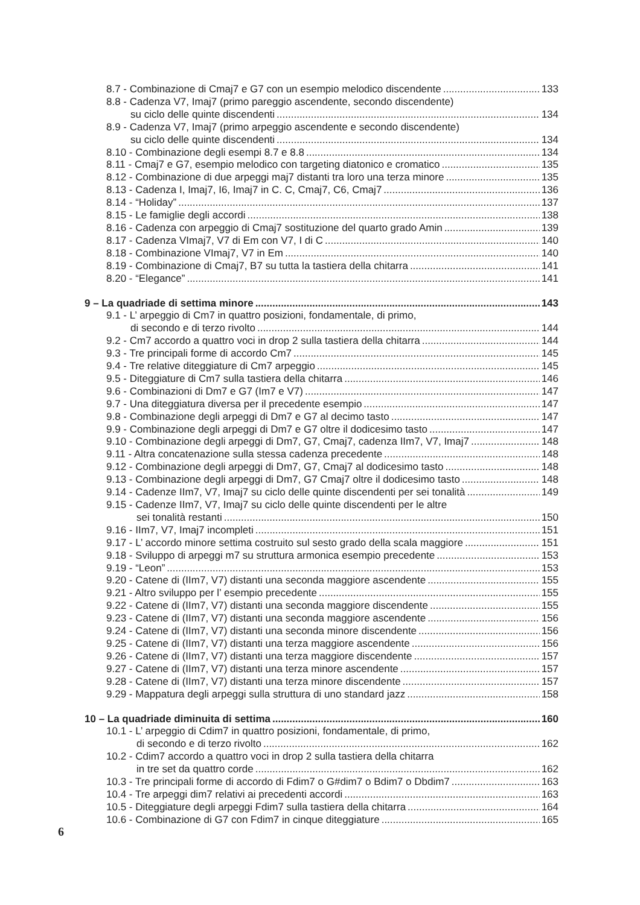8.7 - Combinazione di Cmaj7 e G7 con un esempio melodico discendente 133
8.8 - Cadenza V7, Imaj7 (primo pareggio ascendente, secondo discendente)
su ciclo delle quinte discendenti 134
8.9 - Cadenza V7, Imaj7 (primo arpeggio ascendente e secondo discendente)
su ciclo delle quinte discendenti 134
8.10 - Combinazione degli esempi 8.7 e 8.8 134
8.11 - Cmaj7 e G7, esempio melodico con targeting diatonico e cromatico 135
8.12 - Combinazione di due arpeggi maj7 distanti tra loro una terza minore 135
8.13 - Cadenza I, Imaj7, I6, Imaj7 in C. C, Cmaj7, C6, Cmaj7 136
8.14 - “Holiday” 137
8.15 - Le famiglie degli accordi 138
8.16 - Cadenza con arpeggio di Cmaj7 sostituzione del quarto grado Amin 139
8.17 - Cadenza VImaj7, V7 di Em con V7, I di C 140
8.18 - Combinazione VImaj7, V7 in Em 140
8.19 - Combinazione di Cmaj7, B7 su tutta la tastiera della chitarra 141
8.20 - “Elegance” 141
9 – La quadriade di settima minore 143
9.1 - L’ arpeggio di Cm7 in quattro posizioni, fondamentale, di primo,
di secondo e di terzo rivolto 144
9.2 - Cm7 accordo a quattro voci in drop 2 sulla tastiera della chitarra 144
9.3 - Tre principali forme di accordo Cm7 145
9.4 - Tre relative diteggiature di Cm7 arpeggio 145
9.5 - Diteggiature di Cm7 sulla tastiera della chitarra 146
9.6 - Combinazioni di Dm7 e G7 (Im7 e V7) 147
9.7 - Una diteggiatura diversa per il precedente esempio 147
9.8 - Combinazione degli arpeggi di Dm7 e G7 al decimo tasto 147
9.9 - Combinazione degli arpeggi di Dm7 e G7 oltre il dodicesimo tasto 147
9.10 - Combinazione degli arpeggi di Dm7, G7, Cmaj7, cadenza IIm7, V7, Imaj7 148
9.11 - Altra concatenazione sulla stessa cadenza precedente 148
9.12 - Combinazione degli arpeggi di Dm7, G7, Cmaj7 al dodicesimo tasto 148
9.13 - Combinazione degli arpeggi di Dm7, G7 Cmaj7 oltre il dodicesimo tasto 148
9.14 - Cadenze IIm7, V7, Imaj7 su ciclo delle quinte discendenti per sei tonalità 149
9.15 - Cadenze IIm7, V7, Imaj7 su ciclo delle quinte discendenti per le altre
sei tonalità restanti 150
9.16 - IIm7, V7, Imaj7 incompleti 151
9.17 - L’ accordo minore settima costruito sul sesto grado della scala maggiore 151
9.18 - Sviluppo di arpeggi m7 su struttura armonica esempio precedente 153
9.19 - “Leon” 153
9.20 - Catene di (IIm7, V7) distanti una seconda maggiore ascendente 155
9.21 - Altro sviluppo per l’ esempio precedente 155
9.22 - Catene di (IIm7, V7) distanti una seconda maggiore discendente 155
9.23 - Catene di (IIm7, V7) distanti una seconda maggiore ascendente 156
9.24 - Catene di (IIm7, V7) distanti una seconda minore discendente 156
9.25 - Catene di (IIm7, V7) distanti una terza maggiore ascendente 156
9.26 - Catene di (IIm7, V7) distanti una terza maggiore discendente 157
9.27 - Catene di (IIm7, V7) distanti una terza minore ascendente 157
9.28 - Catene di (IIm7, V7) distanti una terza minore discendente 157
9.29 - Mappatura degli arpeggi sulla struttura di uno standard jazz 158
10 – La quadriade diminuita di settima 160
10.1 - L’ arpeggio di Cdim7 in quattro posizioni, fondamentale, di primo,
di secondo e di terzo rivolto 162
10.2 - Cdim7 accordo a quattro voci in drop 2 sulla tastiera della chitarra
in tre set da quattro corde 162
10.3 - Tre principali forme di accordo di Fdim7 o G#dim7 o Bdim7 o Dbdim7 163
10.4 - Tre arpeggi dim7 relativi ai precedenti accordi 163
10.5 - Diteggiature degli arpeggi Fdim7 sulla tastiera della chitarra 164
10.6 - Combinazione di G7 con Fdim7 in cinque diteggiature 165
6